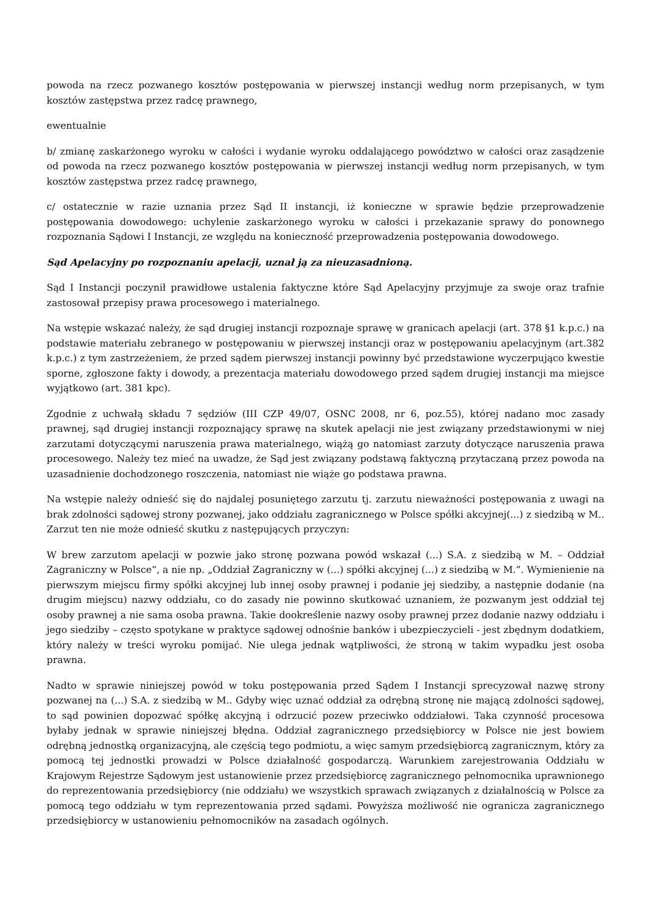powoda na rzecz pozwanego kosztów postępowania w pierwszej instancji według norm przepisanych, w tym kosztów zastępstwa przez radcę prawnego,
ewentualnie
b/ zmianę zaskarżonego wyroku w całości i wydanie wyroku oddalającego powództwo w całości oraz zasądzenie od powoda na rzecz pozwanego kosztów postępowania w pierwszej instancji według norm przepisanych, w tym kosztów zastępstwa przez radcę prawnego,
c/ ostatecznie w razie uznania przez Sąd II instancji, iż konieczne w sprawie będzie przeprowadzenie postępowania dowodowego: uchylenie zaskarżonego wyroku w całości i przekazanie sprawy do ponownego rozpoznania Sądowi I Instancji, ze względu na konieczność przeprowadzenia postępowania dowodowego.
Sąd Apelacyjny po rozpoznaniu apelacji, uznał ją za nieuzasadnioną.
Sąd I Instancji poczynił prawidłowe ustalenia faktyczne które Sąd Apelacyjny przyjmuje za swoje oraz trafnie zastosował przepisy prawa procesowego i materialnego.
Na wstępie wskazać należy, że sąd drugiej instancji rozpoznaje sprawę w granicach apelacji (art. 378 §1 k.p.c.) na podstawie materiału zebranego w postępowaniu w pierwszej instancji oraz w postępowaniu apelacyjnym (art.382 k.p.c.) z tym zastrzeżeniem, że przed sądem pierwszej instancji powinny być przedstawione wyczerpująco kwestie sporne, zgłoszone fakty i dowody, a prezentacja materiału dowodowego przed sądem drugiej instancji ma miejsce wyjątkowo (art. 381 kpc).
Zgodnie z uchwałą składu 7 sędziów (III CZP 49/07, OSNC 2008, nr 6, poz.55), której nadano moc zasady prawnej, sąd drugiej instancji rozpoznający sprawę na skutek apelacji nie jest związany przedstawionymi w niej zarzutami dotyczącymi naruszenia prawa materialnego, wiążą go natomiast zarzuty dotyczące naruszenia prawa procesowego. Należy tez mieć na uwadze, że Sąd jest związany podstawą faktyczną przytaczaną przez powoda na uzasadnienie dochodzonego roszczenia, natomiast nie wiąże go podstawa prawna.
Na wstępie należy odnieść się do najdalej posuniętego zarzutu tj. zarzutu nieważności postępowania z uwagi na brak zdolności sądowej strony pozwanej, jako oddziału zagranicznego w Polsce spółki akcyjnej(...) z siedzibą w M.. Zarzut ten nie może odnieść skutku z następujących przyczyn:
W brew zarzutom apelacji w pozwie jako stronę pozwana powód wskazał (...) S.A. z siedzibą w M. – Oddział Zagraniczny w Polsce”, a nie np. „Oddział Zagraniczny w (...) spółki akcyjnej (...) z siedzibą w M.”. Wymienienie na pierwszym miejscu firmy spółki akcyjnej lub innej osoby prawnej i podanie jej siedziby, a następnie dodanie (na drugim miejscu) nazwy oddziału, co do zasady nie powinno skutkować uznaniem, że pozwanym jest oddział tej osoby prawnej a nie sama osoba prawna. Takie dookreślenie nazwy osoby prawnej przez dodanie nazwy oddziału i jego siedziby – często spotykane w praktyce sądowej odnośnie banków i ubezpieczycieli - jest zbędnym dodatkiem, który należy w treści wyroku pomijać. Nie ulega jednak wątpliwości, że stroną w takim wypadku jest osoba prawna.
Nadto w sprawie niniejszej powód w toku postępowania przed Sądem I Instancji sprecyzował nazwę strony pozwanej na (...) S.A. z siedzibą w M.. Gdyby więc uznać oddział za odrębną stronę nie mającą zdolności sądowej, to sąd powinien dopozwać spółkę akcyjną i odrzucić pozew przeciwko oddziałowi. Taka czynność procesowa byłaby jednak w sprawie niniejszej błędna. Oddział zagranicznego przedsiębiorcy w Polsce nie jest bowiem odrębną jednostką organizacyjną, ale częścią tego podmiotu, a więc samym przedsiębiorcą zagranicznym, który za pomocą tej jednostki prowadzi w Polsce działalność gospodarczą. Warunkiem zarejestrowania Oddziału w Krajowym Rejestrze Sądowym jest ustanowienie przez przedsiębiorcę zagranicznego pełnomocnika uprawnionego do reprezentowania przedsiębiorcy (nie oddziału) we wszystkich sprawach związanych z działalnością w Polsce za pomocą tego oddziału w tym reprezentowania przed sądami. Powyższa możliwość nie ogranicza zagranicznego przedsiębiorcy w ustanowieniu pełnomocników na zasadach ogólnych.